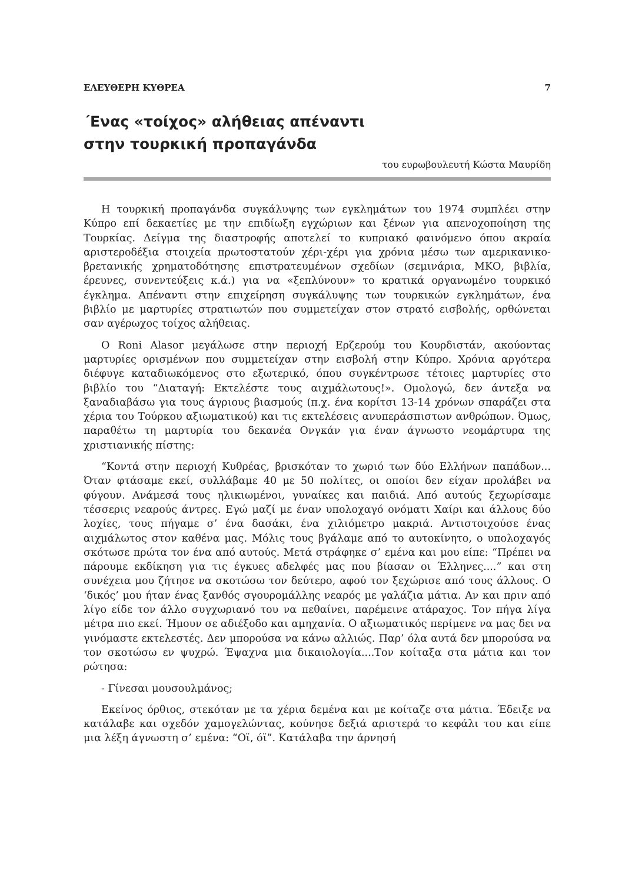ΕΛΕΥΘΕΡΗ ΚΥΘΡΕΑ 7
΄Ενας «τοίχος» αλήθειας απέναντι
στην τουρκική προπαγάνδα
του ευρωβουλευτή Κώστα Μαυρίδη
Η τουρκική προπαγάνδα συγκάλυψης των εγκλημάτων του 1974 συμπλέει στην Κύπρο επί δεκαετίες με την επιδίωξη εγχώριων και ξένων για απενοχοποίηση της Τουρκίας. Δείγμα της διαστροφής αποτελεί το κυπριακό φαινόμενο όπου ακραία αριστεροδέξια στοιχεία πρωτοστατούν χέρι-χέρι για χρόνια μέσω των αμερικανικο-βρετανικής χρηματοδότησης επιστρατευμένων σχεδίων (σεμινάρια, ΜΚΟ, βιβλία, έρευνες, συνεντεύξεις κ.ά.) για να «ξεπλύνουν» το κρατικά οργανωμένο τουρκικό έγκλημα. Απέναντι στην επιχείρηση συγκάλυψης των τουρκικών εγκλημάτων, ένα βιβλίο με μαρτυρίες στρατιωτών που συμμετείχαν στον στρατό εισβολής, ορθώνεται σαν αγέρωχος τοίχος αλήθειας.
Ο Roni Alasor μεγάλωσε στην περιοχή Ερζερούμ του Κουρδιστάν, ακούοντας μαρτυρίες ορισμένων που συμμετείχαν στην εισβολή στην Κύπρο. Χρόνια αργότερα διέφυγε καταδιωκόμενος στο εξωτερικό, όπου συγκέντρωσε τέτοιες μαρτυρίες στο βιβλίο του “Διαταγή: Εκτελέστε τους αιχμάλωτους!». Ομολογώ, δεν άντεξα να ξαναδιαβάσω για τους άγριους βιασμούς (π.χ. ένα κορίτσι 13-14 χρόνων σπαράζει στα χέρια του Τούρκου αξιωματικού) και τις εκτελέσεις ανυπεράσπιστων ανθρώπων. Όμως, παραθέτω τη μαρτυρία του δεκανέα Ονγκάν για έναν άγνωστο νεομάρτυρα της χριστιανικής πίστης:
“Κοντά στην περιοχή Κυθρέας, βρισκόταν το χωριό των δύο Ελλήνων παπάδων... Όταν φτάσαμε εκεί, συλλάβαμε 40 με 50 πολίτες, οι οποίοι δεν είχαν προλάβει να φύγουν. Ανάμεσά τους ηλικιωμένοι, γυναίκες και παιδιά. Από αυτούς ξεχωρίσαμε τέσσερις νεαρούς άντρες. Εγώ μαζί με έναν υπολοχαγό ονόματι Χαίρι και άλλους δύο λοχίες, τους πήγαμε σ’ ένα δασάκι, ένα χιλιόμετρο μακριά. Αντιστοιχούσε ένας αιχμάλωτος στον καθένα μας. Μόλις τους βγάλαμε από το αυτοκίνητο, ο υπολοχαγός σκότωσε πρώτα τον ένα από αυτούς. Μετά στράφηκε σ’ εμένα και μου είπε: “Πρέπει να πάρουμε εκδίκηση για τις έγκυες αδελφές μας που βίασαν οι Έλληνες....” και στη συνέχεια μου ζήτησε να σκοτώσω τον δεύτερο, αφού τον ξεχώρισε από τους άλλους. Ο ‘δικός’ μου ήταν ένας ξανθός σγουρομάλλης νεαρός με γαλάζια μάτια. Αν και πριν από λίγο είδε τον άλλο συγχωριανό του να πεθαίνει, παρέμεινε ατάραχος. Τον πήγα λίγα μέτρα πιο εκεί. Ήμουν σε αδιέξοδο και αμηχανία. Ο αξιωματικός περίμενε να μας δει να γινόμαστε εκτελεστές. Δεν μπορούσα να κάνω αλλιώς. Παρ’ όλα αυτά δεν μπορούσα να τον σκοτώσω εν ψυχρώ. Έψαχνα μια δικαιολογία....Τον κοίταξα στα μάτια και τον ρώτησα:
- Γίνεσαι μουσουλμάνος;
Εκείνος όρθιος, στεκόταν με τα χέρια δεμένα και με κοίταζε στα μάτια. Έδειξε να κατάλαβε και σχεδόν χαμογελώντας, κούνησε δεξιά αριστερά το κεφάλι του και είπε μια λέξη άγνωστη σ’ εμένα: “Οϊ, όϊ”. Κατάλαβα την άρνησή